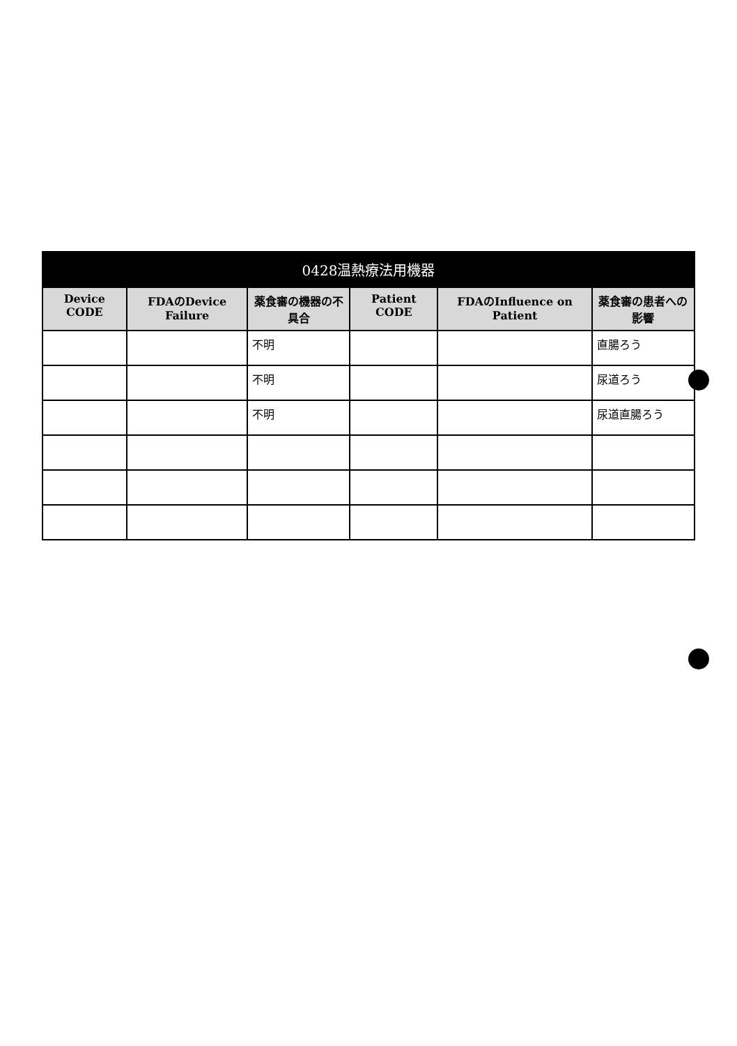| 0428温熱療法用機器 | | | | | |
| --- | --- | --- | --- | --- | --- |
| Device CODE | FDAのDevice Failure | 薬食審の機器の不具合 | Patient CODE | FDAのInfluence on Patient | 薬食審の患者への影響 |
| | | 不明 | | | 直腸ろう |
| | | 不明 | | | 尿道ろう |
| | | 不明 | | | 尿道直腸ろう |